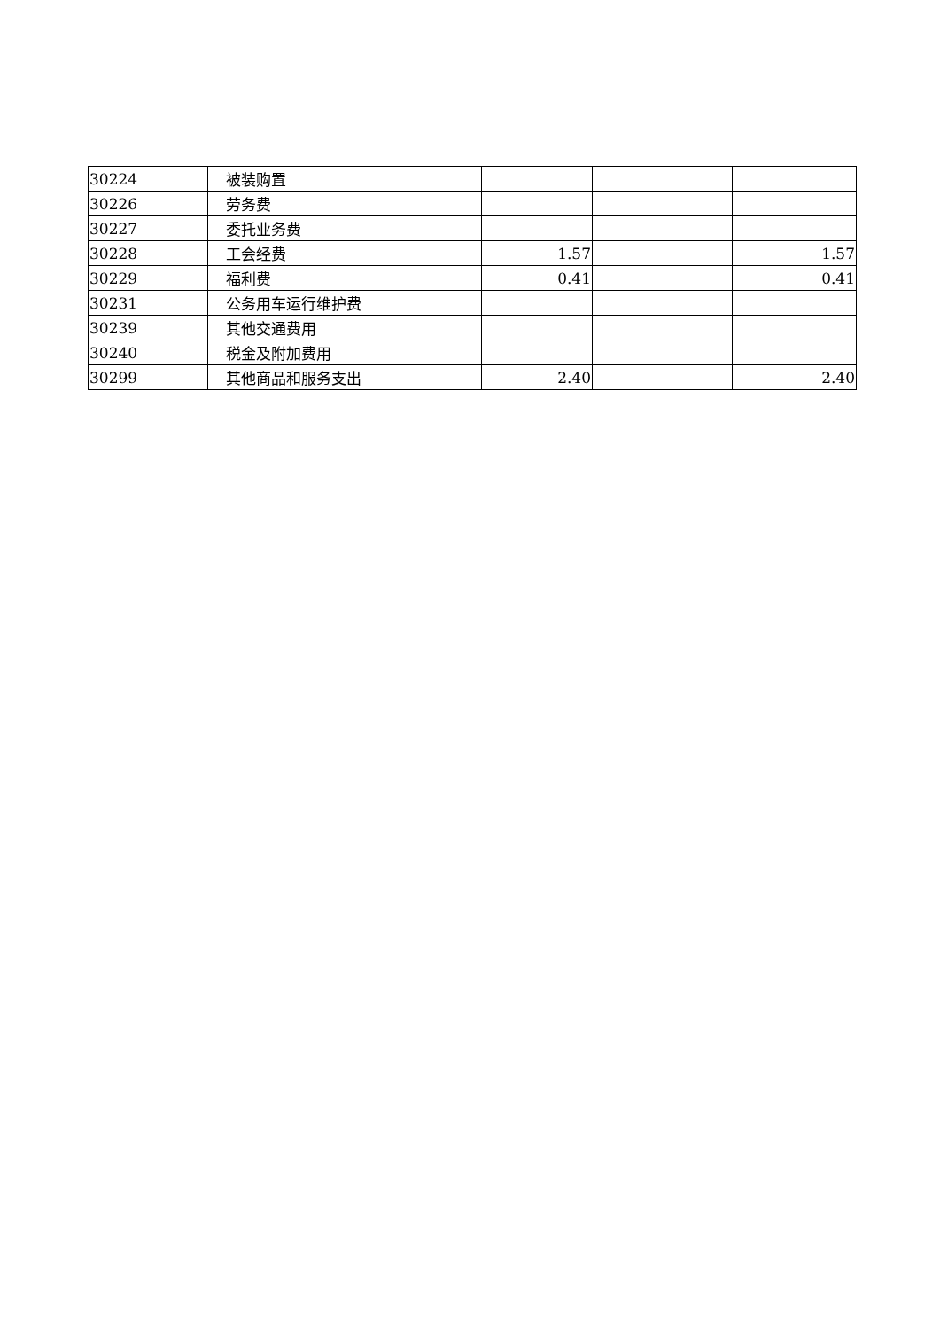| 30224 | 被装购置 | | | |
| 30226 | 劳务费 | | | |
| 30227 | 委托业务费 | | | |
| 30228 | 工会经费 | 1.57 | | 1.57 |
| 30229 | 福利费 | 0.41 | | 0.41 |
| 30231 | 公务用车运行维护费 | | | |
| 30239 | 其他交通费用 | | | |
| 30240 | 税金及附加费用 | | | |
| 30299 | 其他商品和服务支出 | 2.40 | | 2.40 |